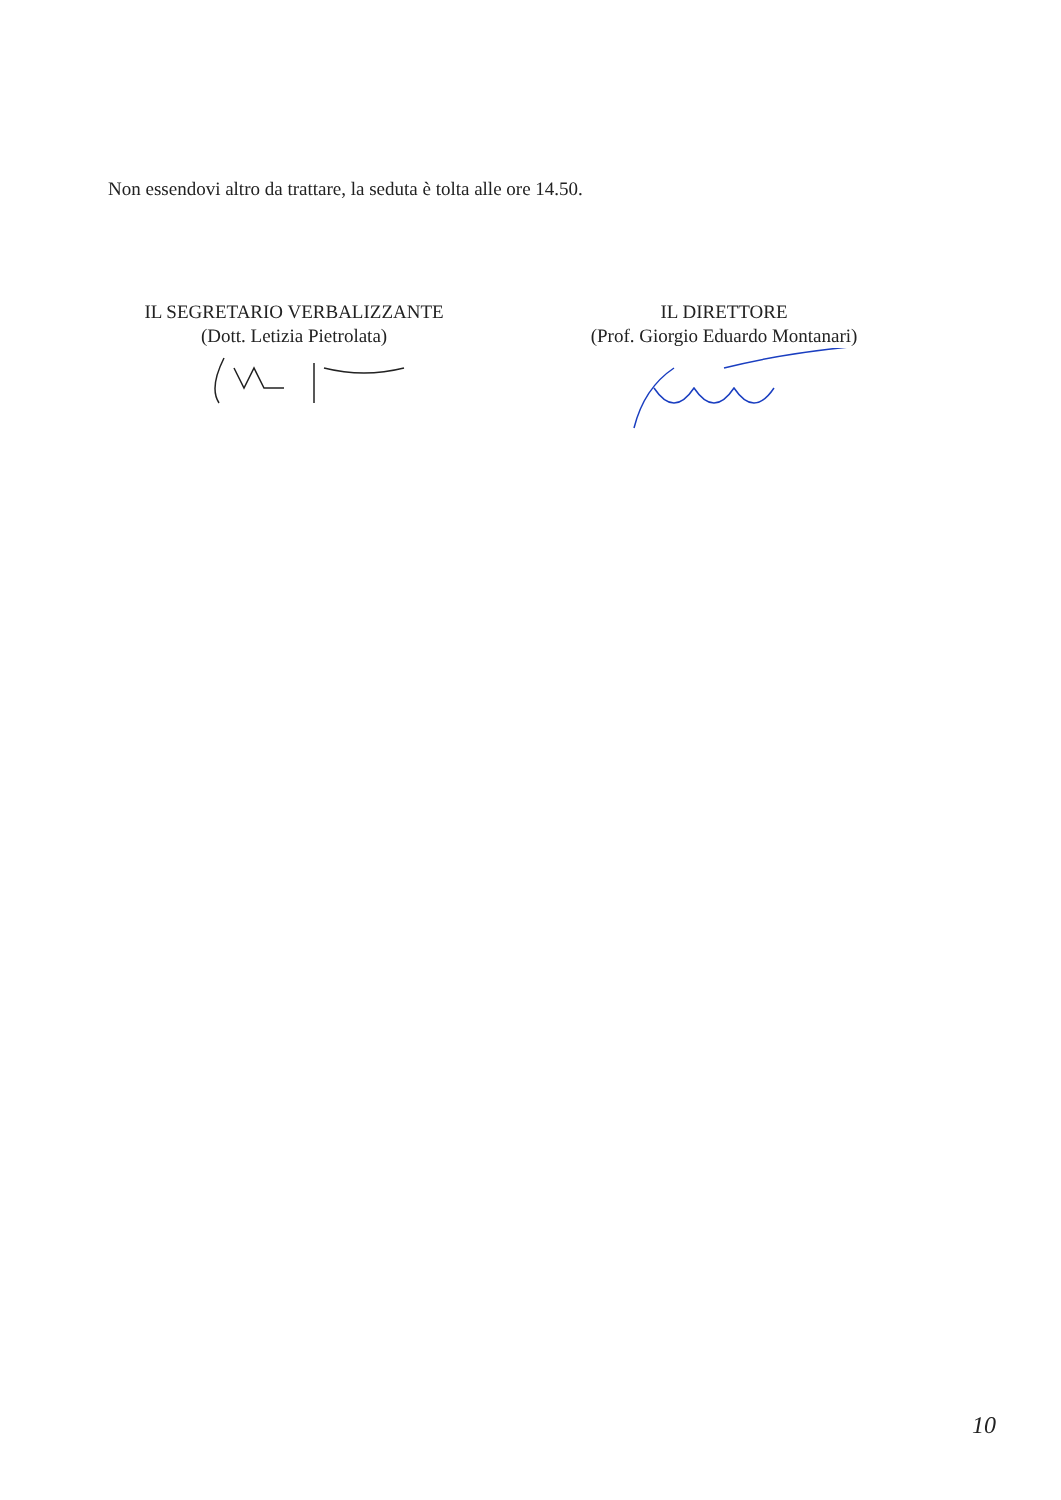Non essendovi altro da trattare, la seduta è tolta alle ore 14.50.
IL SEGRETARIO VERBALIZZANTE
(Dott. Letizia Pietrolata)
IL DIRETTORE
(Prof. Giorgio Eduardo Montanari)
10